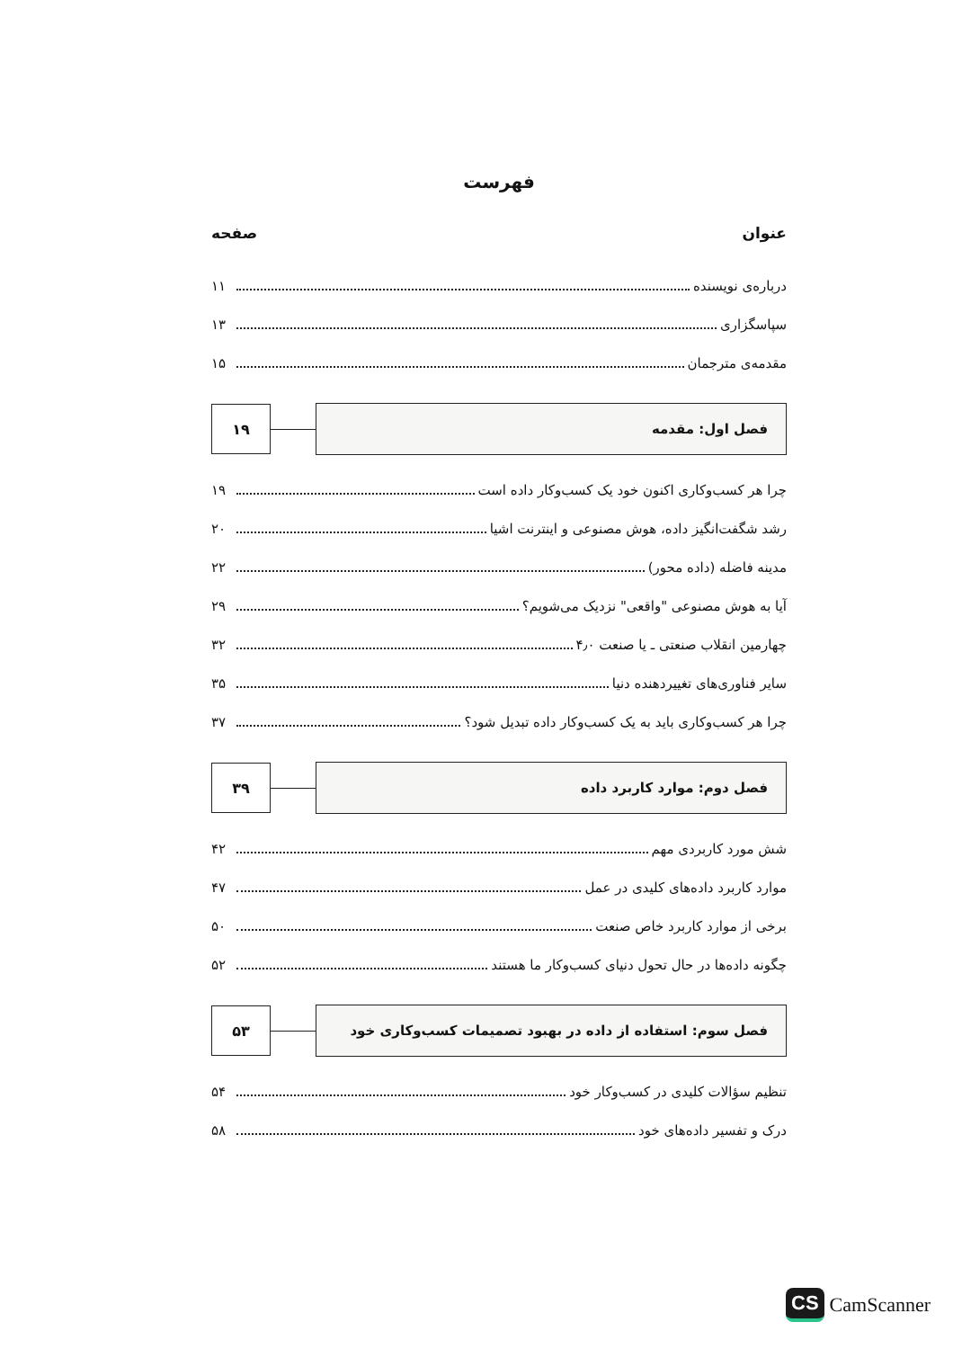فهرست
عنوان صفحه
دربارەی نویسنده ۱۱
سپاسگزاری ۱۳
مقدمەی مترجمان ۱۵
فصل اول: مقدمه
۱۹
چرا هر کسب‌وکاری اکنون خود یک کسب‌وکار داده است ۱۹
رشد شگفت‌انگیز داده، هوش مصنوعی و اینترنت اشیا ۲۰
مدینه فاضله (داده محور) ۲۲
آیا به هوش مصنوعی "واقعی" نزدیک می‌شویم؟ ۲۹
چهارمین انقلاب صنعتی ـ یا صنعت ۴٫۰ ۳۲
سایر فناوری‌های تغییردهنده دنیا ۳۵
چرا هر کسب‌وکاری باید به یک کسب‌وکار داده تبدیل شود؟ ۳۷
فصل دوم: موارد کاربرد داده
۳۹
شش مورد کاربردی مهم ۴۲
موارد کاربرد داده‌های کلیدی در عمل ۴۷
برخی از موارد کاربرد خاص صنعت ۵۰
چگونه داده‌ها در حال تحول دنیای کسب‌وکار ما هستند ۵۲
فصل سوم: استفاده از داده در بهبود تصمیمات کسب‌وکاری خود
۵۳
تنظیم سؤالات کلیدی در کسب‌وکار خود ۵۴
درک و تفسیر داده‌های خود ۵۸
CS CamScanner